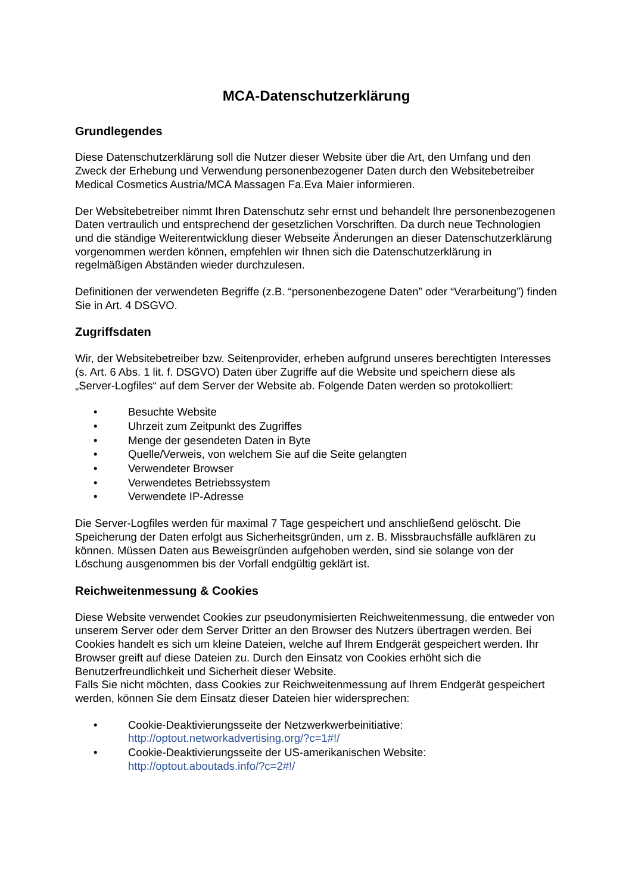MCA-Datenschutzerklärung
Grundlegendes
Diese Datenschutzerklärung soll die Nutzer dieser Website über die Art, den Umfang und den Zweck der Erhebung und Verwendung personenbezogener Daten durch den Websitebetreiber Medical Cosmetics Austria/MCA Massagen Fa.Eva Maier informieren.
Der Websitebetreiber nimmt Ihren Datenschutz sehr ernst und behandelt Ihre personenbezogenen Daten vertraulich und entsprechend der gesetzlichen Vorschriften. Da durch neue Technologien und die ständige Weiterentwicklung dieser Webseite Änderungen an dieser Datenschutzerklärung vorgenommen werden können, empfehlen wir Ihnen sich die Datenschutzerklärung in regelmäßigen Abständen wieder durchzulesen.
Definitionen der verwendeten Begriffe (z.B. “personenbezogene Daten” oder “Verarbeitung”) finden Sie in Art. 4 DSGVO.
Zugriffsdaten
Wir, der Websitebetreiber bzw. Seitenprovider, erheben aufgrund unseres berechtigten Interesses (s. Art. 6 Abs. 1 lit. f. DSGVO) Daten über Zugriffe auf die Website und speichern diese als „Server-Logfiles“ auf dem Server der Website ab. Folgende Daten werden so protokolliert:
• Besuchte Website
• Uhrzeit zum Zeitpunkt des Zugriffes
• Menge der gesendeten Daten in Byte
• Quelle/Verweis, von welchem Sie auf die Seite gelangten
• Verwendeter Browser
• Verwendetes Betriebssystem
• Verwendete IP-Adresse
Die Server-Logfiles werden für maximal 7 Tage gespeichert und anschließend gelöscht. Die Speicherung der Daten erfolgt aus Sicherheitsgründen, um z. B. Missbrauchsfälle aufklären zu können. Müssen Daten aus Beweisgründen aufgehoben werden, sind sie solange von der Löschung ausgenommen bis der Vorfall endgültig geklärt ist.
Reichweitenmessung & Cookies
Diese Website verwendet Cookies zur pseudonymisierten Reichweitenmessung, die entweder von unserem Server oder dem Server Dritter an den Browser des Nutzers übertragen werden. Bei Cookies handelt es sich um kleine Dateien, welche auf Ihrem Endgerät gespeichert werden. Ihr Browser greift auf diese Dateien zu. Durch den Einsatz von Cookies erhöht sich die Benutzerfreundlichkeit und Sicherheit dieser Website.
Falls Sie nicht möchten, dass Cookies zur Reichweitenmessung auf Ihrem Endgerät gespeichert werden, können Sie dem Einsatz dieser Dateien hier widersprechen:
• Cookie-Deaktivierungsseite der Netzwerkwerbeinitiative:
http://optout.networkadvertising.org/?c=1#!/
• Cookie-Deaktivierungsseite der US-amerikanischen Website:
http://optout.aboutads.info/?c=2#!/